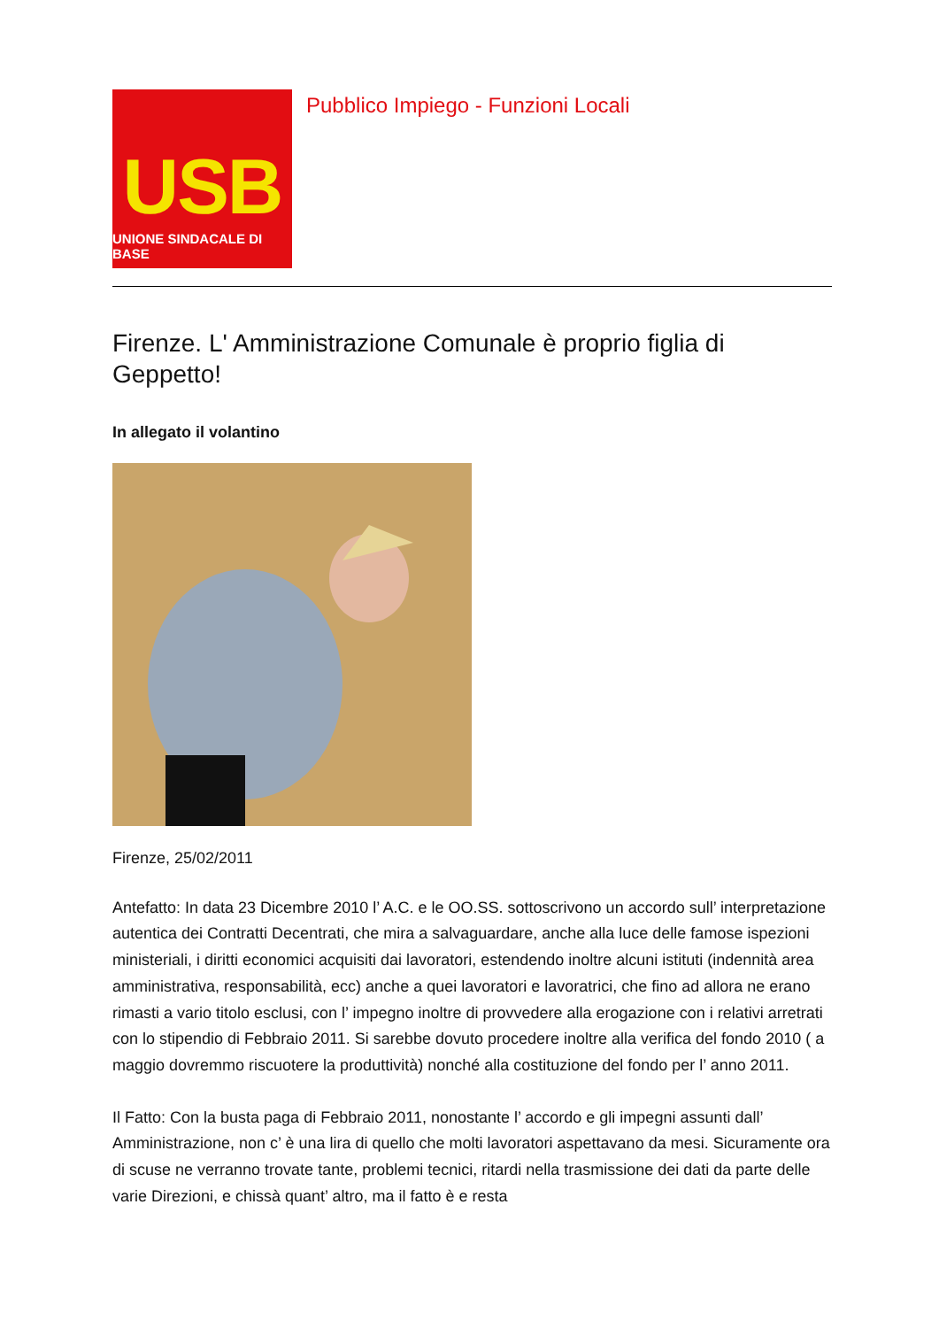USB
UNIONE SINDACALE DI BASE
Pubblico Impiego - Funzioni Locali
Firenze. L' Amministrazione Comunale è proprio figlia di Geppetto!
In allegato il volantino
Firenze, 25/02/2011
Antefatto: In data 23 Dicembre 2010 l’ A.C. e le OO.SS. sottoscrivono un accordo sull’ interpretazione autentica dei Contratti Decentrati, che mira a salvaguardare, anche alla luce delle famose ispezioni ministeriali, i diritti economici acquisiti dai lavoratori, estendendo inoltre alcuni istituti (indennità area amministrativa, responsabilità, ecc) anche a quei lavoratori e lavoratrici, che fino ad allora ne erano rimasti a vario titolo esclusi, con l’ impegno inoltre di provvedere alla erogazione con i relativi arretrati con lo stipendio di Febbraio 2011. Si sarebbe dovuto procedere inoltre alla verifica del fondo 2010 ( a maggio dovremmo riscuotere la produttività) nonché alla costituzione del fondo per l’ anno 2011.
Il Fatto: Con la busta paga di Febbraio 2011, nonostante l’ accordo e gli impegni assunti dall’ Amministrazione, non c’ è una lira di quello che molti lavoratori aspettavano da mesi. Sicuramente ora di scuse ne verranno trovate tante, problemi tecnici, ritardi nella trasmissione dei dati da parte delle varie Direzioni, e chissà quant’ altro, ma il fatto è e resta